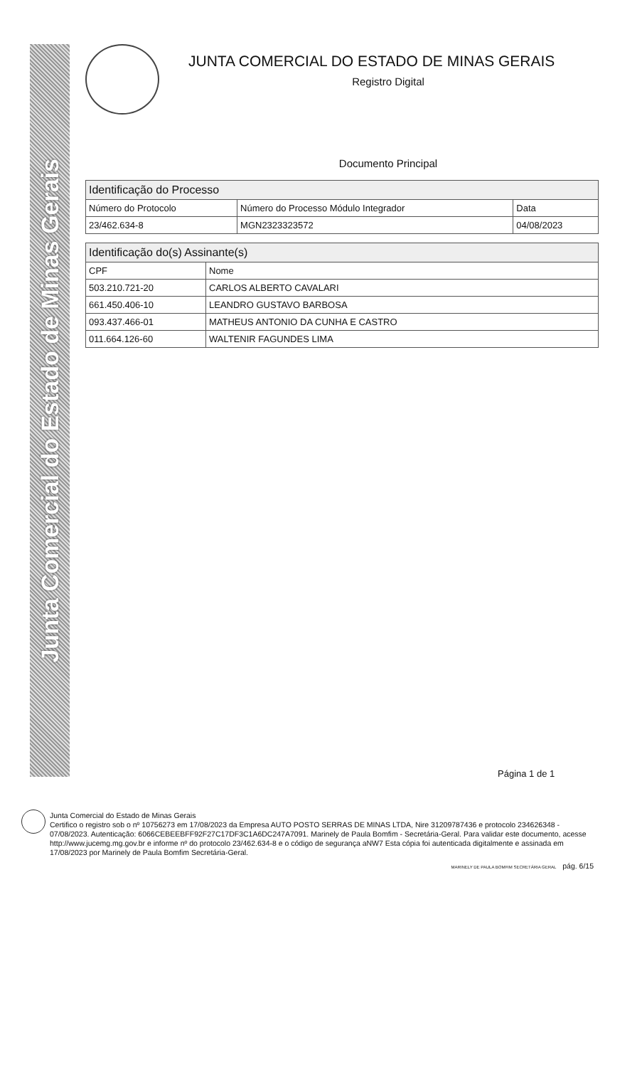Junta Comercial do Estado de Minas Gerais
JUNTA COMERCIAL DO ESTADO DE MINAS GERAIS
Registro Digital
Documento Principal
| Identificação do Processo | | |
| --- | --- | --- |
| Número do Protocolo | Número do Processo Módulo Integrador | Data |
| 23/462.634-8 | MGN2323323572 | 04/08/2023 |
| Identificação do(s) Assinante(s) | |
| --- | --- |
| CPF | Nome |
| 503.210.721-20 | CARLOS ALBERTO CAVALARI |
| 661.450.406-10 | LEANDRO GUSTAVO BARBOSA |
| 093.437.466-01 | MATHEUS ANTONIO DA CUNHA E CASTRO |
| 011.664.126-60 | WALTENIR FAGUNDES LIMA |
Página 1 de 1
Junta Comercial do Estado de Minas Gerais
Certifico o registro sob o nº 10756273 em 17/08/2023 da Empresa AUTO POSTO SERRAS DE MINAS LTDA, Nire 31209787436 e protocolo 234626348 - 07/08/2023. Autenticação: 6066CEBEEBFF92F27C17DF3C1A6DC247A7091. Marinely de Paula Bomfim - Secretária-Geral. Para validar este documento, acesse http://www.jucemg.mg.gov.br e informe nº do protocolo 23/462.634-8 e o código de segurança aNW7 Esta cópia foi autenticada digitalmente e assinada em 17/08/2023 por Marinely de Paula Bomfim Secretária-Geral.
MARINELY DE PAULA BOMFIM SECRETÁRIA GERAL pág. 6/15